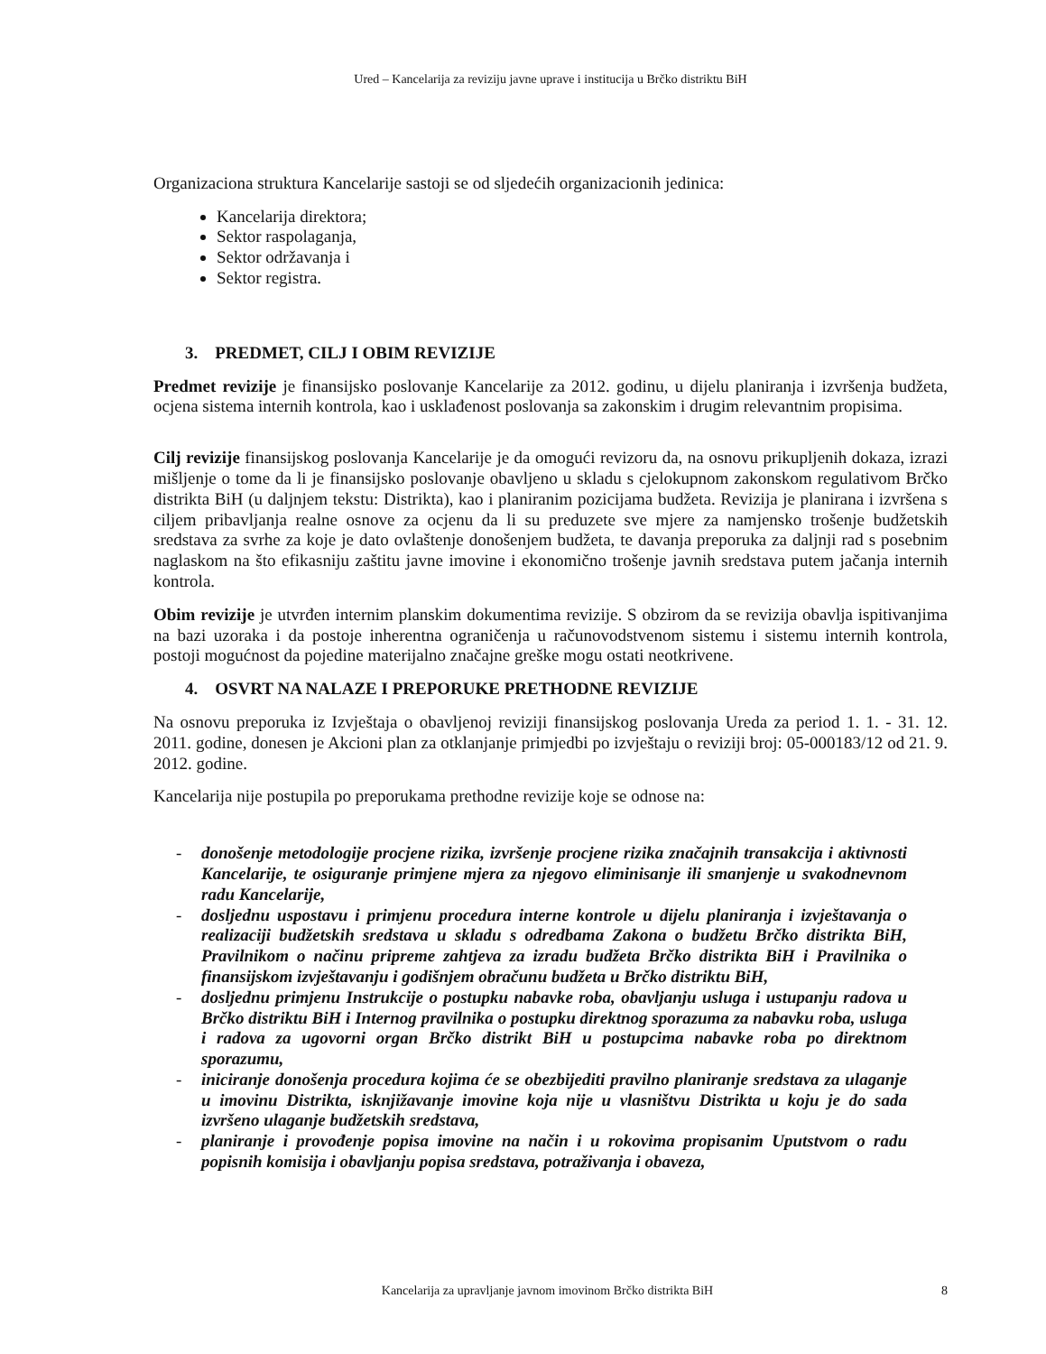Ured – Kancelarija za reviziju javne uprave i institucija u Brčko distriktu BiH
Organizaciona struktura Kancelarije sastoji se od sljedećih organizacionih jedinica:
Kancelarija direktora;
Sektor raspolaganja,
Sektor održavanja i
Sektor registra.
3. PREDMET, CILJ I OBIM REVIZIJE
Predmet revizije je finansijsko poslovanje Kancelarije za 2012. godinu, u dijelu planiranja i izvršenja budžeta, ocjena sistema internih kontrola, kao i usklađenost poslovanja sa zakonskim i drugim relevantnim propisima.
Cilj revizije finansijskog poslovanja Kancelarije je da omogući revizoru da, na osnovu prikupljenih dokaza, izrazi mišljenje o tome da li je finansijsko poslovanje obavljeno u skladu s cjelokupnom zakonskom regulativom Brčko distrikta BiH (u daljnjem tekstu: Distrikta), kao i planiranim pozicijama budžeta. Revizija je planirana i izvršena s ciljem pribavljanja realne osnove za ocjenu da li su preduzete sve mjere za namjensko trošenje budžetskih sredstava za svrhe za koje je dato ovlaštenje donošenjem budžeta, te davanja preporuka za daljnji rad s posebnim naglaskom na što efikasniju zaštitu javne imovine i ekonomično trošenje javnih sredstava putem jačanja internih kontrola.
Obim revizije je utvrđen internim planskim dokumentima revizije. S obzirom da se revizija obavlja ispitivanjima na bazi uzoraka i da postoje inherentna ograničenja u računovodstvenom sistemu i sistemu internih kontrola, postoji mogućnost da pojedine materijalno značajne greške mogu ostati neotkrivene.
4. OSVRT NA NALAZE I PREPORUKE PRETHODNE REVIZIJE
Na osnovu preporuka iz Izvještaja o obavljenoj reviziji finansijskog poslovanja Ureda za period 1. 1. - 31. 12. 2011. godine, donesen je Akcioni plan za otklanjanje primjedbi po izvještaju o reviziji broj: 05-000183/12 od 21. 9. 2012. godine.
Kancelarija nije postupila po preporukama prethodne revizije koje se odnose na:
- donošenje metodologije procjene rizika, izvršenje procjene rizika značajnih transakcija i aktivnosti Kancelarije, te osiguranje primjene mjera za njegovo eliminisanje ili smanjenje u svakodnevnom radu Kancelarije,
- dosljednu uspostavu i primjenu procedura interne kontrole u dijelu planiranja i izvještavanja o realizaciji budžetskih sredstava u skladu s odredbama Zakona o budžetu Brčko distrikta BiH, Pravilnikom o načinu pripreme zahtjeva za izradu budžeta Brčko distrikta BiH i Pravilnika o finansijskom izvještavanju i godišnjem obračunu budžeta u Brčko distriktu BiH,
- dosljednu primjenu Instrukcije o postupku nabavke roba, obavljanju usluga i ustupanju radova u Brčko distriktu BiH i Internog pravilnika o postupku direktnog sporazuma za nabavku roba, usluga i radova za ugovorni organ Brčko distrikt BiH u postupcima nabavke roba po direktnom sporazumu,
- iniciranje donošenja procedura kojima će se obezbijediti pravilno planiranje sredstava za ulaganje u imovinu Distrikta, isknjižavanje imovine koja nije u vlasništvu Distrikta u koju je do sada izvršeno ulaganje budžetskih sredstava,
- planiranje i provođenje popisa imovine na način i u rokovima propisanim Uputstvom o radu popisnih komisija i obavljanju popisa sredstava, potraživanja i obaveza,
Kancelarija za upravljanje javnom imovinom Brčko distrikta BiH 8